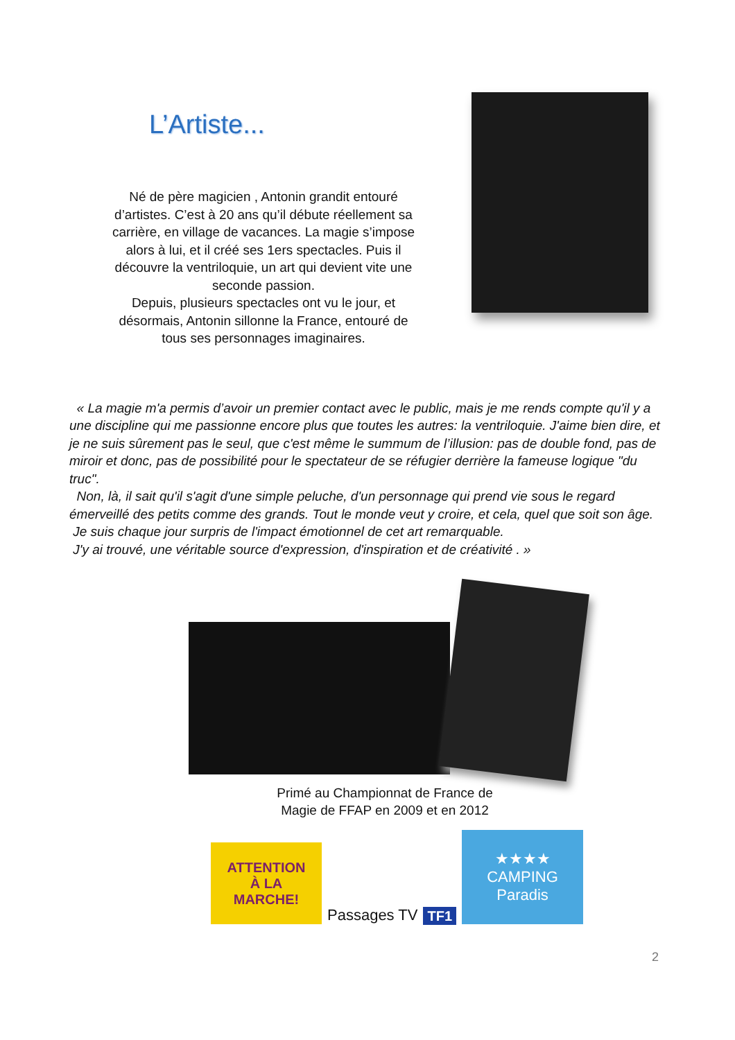L’Artiste...
Né de père magicien , Antonin grandit entouré d’artistes. C’est à 20 ans qu’il débute réellement sa carrière, en village de vacances. La magie s’impose alors à lui, et il créé ses 1ers spectacles. Puis il découvre la ventriloquie, un art qui devient vite une seconde passion.
Depuis, plusieurs spectacles ont vu le jour, et désormais, Antonin sillonne la France, entouré de tous ses personnages imaginaires.
« La magie m'a permis d’avoir un premier contact avec le public, mais je me rends compte qu'il y a une discipline qui me passionne encore plus que toutes les autres: la ventriloquie. J'aime bien dire, et je ne suis sûrement pas le seul, que c'est même le summum de l’illusion: pas de double fond, pas de miroir et donc, pas de possibilité pour le spectateur de se réfugier derrière la fameuse logique "du truc".
Non, là, il sait qu'il s'agit d'une simple peluche, d'un personnage qui prend vie sous le regard émerveillé des petits comme des grands. Tout le monde veut y croire, et cela, quel que soit son âge.
Je suis chaque jour surpris de l'impact émotionnel de cet art remarquable.
J'y ai trouvé, une véritable source d'expression, d'inspiration et de créativité . »
Primé au Championnat de France de
Magie de FFAP en 2009 et en 2012
ATTENTION
À LA
MARCHE!
Passages TV
TF1
★★★★
CAMPING
Paradis
2